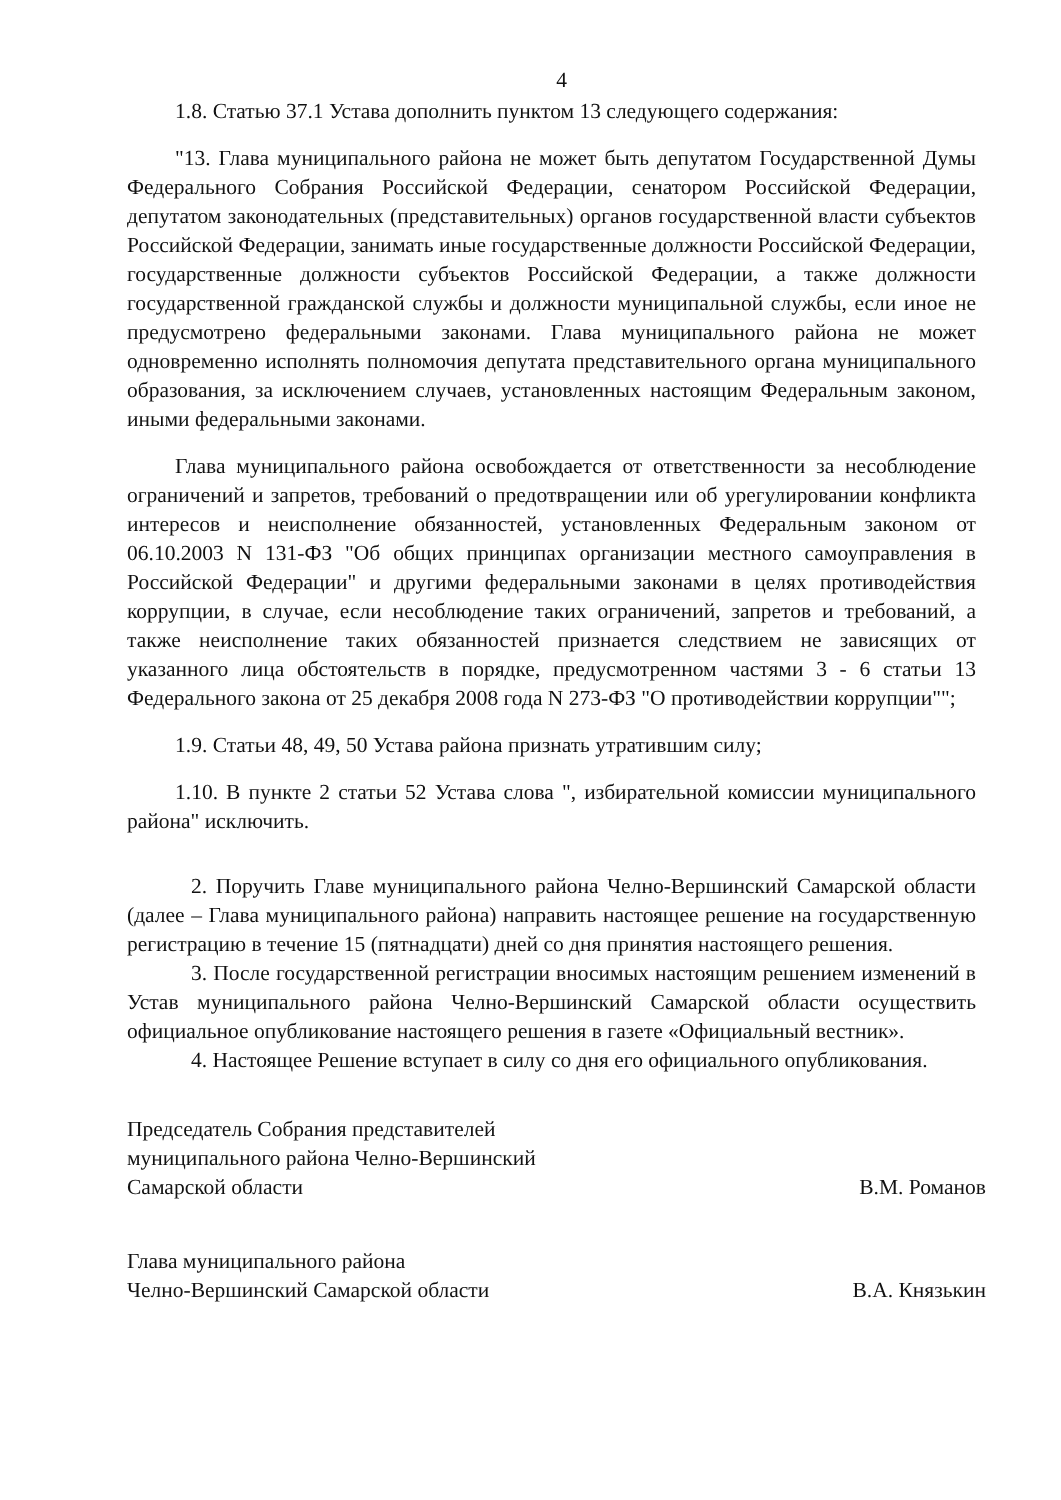4
1.8. Статью 37.1 Устава дополнить пунктом 13 следующего содержания:
"13. Глава муниципального района не может быть депутатом Государственной Думы Федерального Собрания Российской Федерации, сенатором Российской Федерации, депутатом законодательных (представительных) органов государственной власти субъектов Российской Федерации, занимать иные государственные должности Российской Федерации, государственные должности субъектов Российской Федерации, а также должности государственной гражданской службы и должности муниципальной службы, если иное не предусмотрено федеральными законами. Глава муниципального района не может одновременно исполнять полномочия депутата представительного органа муниципального образования, за исключением случаев, установленных настоящим Федеральным законом, иными федеральными законами.
Глава муниципального района освобождается от ответственности за несоблюдение ограничений и запретов, требований о предотвращении или об урегулировании конфликта интересов и неисполнение обязанностей, установленных Федеральным законом от 06.10.2003 N 131-ФЗ "Об общих принципах организации местного самоуправления в Российской Федерации" и другими федеральными законами в целях противодействия коррупции, в случае, если несоблюдение таких ограничений, запретов и требований, а также неисполнение таких обязанностей признается следствием не зависящих от указанного лица обстоятельств в порядке, предусмотренном частями 3 - 6 статьи 13 Федерального закона от 25 декабря 2008 года N 273-ФЗ "О противодействии коррупции"";
1.9. Статьи 48, 49, 50 Устава района признать утратившим силу;
1.10. В пункте 2 статьи 52 Устава слова ", избирательной комиссии муниципального района" исключить.
2. Поручить Главе муниципального района Челно-Вершинский Самарской области (далее – Глава муниципального района) направить настоящее решение на государственную регистрацию в течение 15 (пятнадцати) дней со дня принятия настоящего решения.
3. После государственной регистрации вносимых настоящим решением изменений в Устав муниципального района Челно-Вершинский Самарской области осуществить официальное опубликование настоящего решения в газете «Официальный вестник».
4. Настоящее Решение вступает в силу со дня его официального опубликования.
Председатель Собрания представителей
муниципального района Челно-Вершинский
Самарской области
В.М. Романов
Глава муниципального района
Челно-Вершинский Самарской области
В.А. Князькин